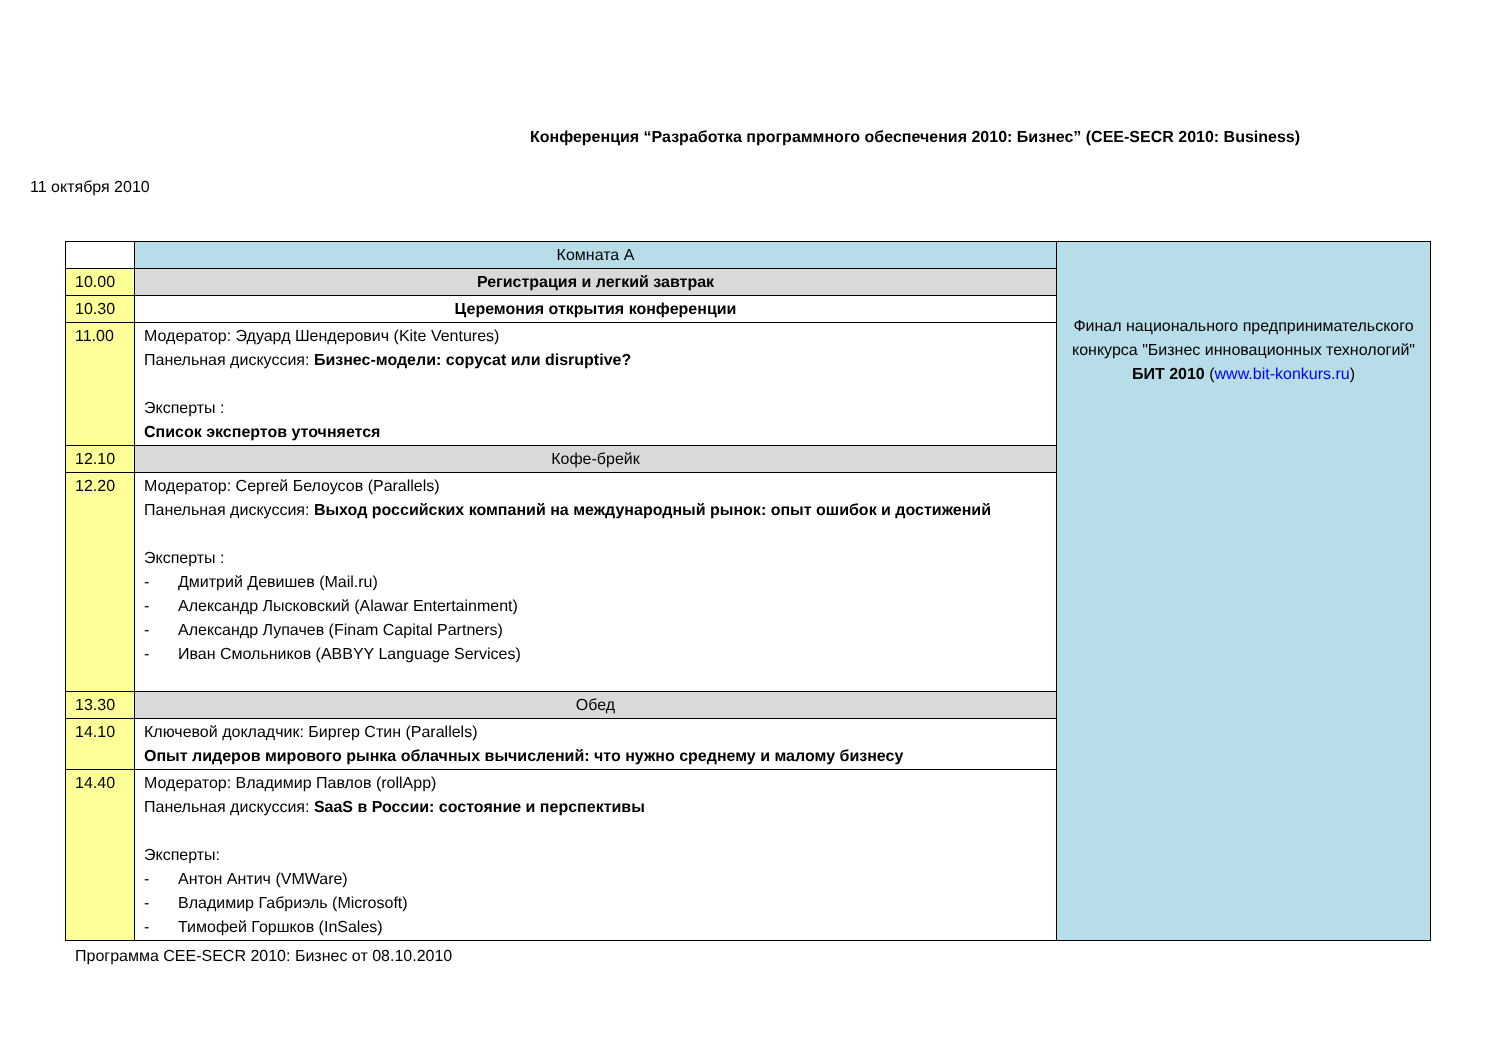Конференция “Разработка программного обеспечения 2010: Бизнес” (CEE-SECR 2010: Business)
11 октября 2010
| | Комната А | Финал национального предпринимательского конкурса "Бизнес инновационных технологий" БИТ 2010 ( www.bit-konkurs.ru ) |
| 10.00 | Регистрация и легкий завтрак | |
| 10.30 | Церемония открытия конференции | |
| 11.00 | Модератор: Эдуард Шендерович (Kite Ventures) Панельная дискуссия: Бизнес-модели: copycat или disruptive? Эксперты : Список экспертов уточняется | |
| 12.10 | Кофе-брейк | |
| 12.20 | Модератор: Сергей Белоусов (Parallels) Панельная дискуссия: Выход российских компаний на международный рынок: опыт ошибок и достижений Эксперты : - Дмитрий Девишев (Mail.ru) - Александр Лысковский (Alawar Entertainment) - Александр Лупачев (Finam Capital Partners) - Иван Смольников (ABBYY Language Services) | |
| 13.30 | Обед | |
| 14.10 | Ключевой докладчик: Биргер Стин (Parallels) Опыт лидеров мирового рынка облачных вычислений: что нужно среднему и малому бизнесу | |
| 14.40 | Модератор: Владимир Павлов (rollApp) Панельная дискуссия: SaaS в России: состояние и перспективы Эксперты: - Антон Антич (VMWare) - Владимир Габриэль (Microsoft) - Тимофей Горшков (InSales) | |
Программа CEE-SECR 2010: Бизнес от 08.10.2010